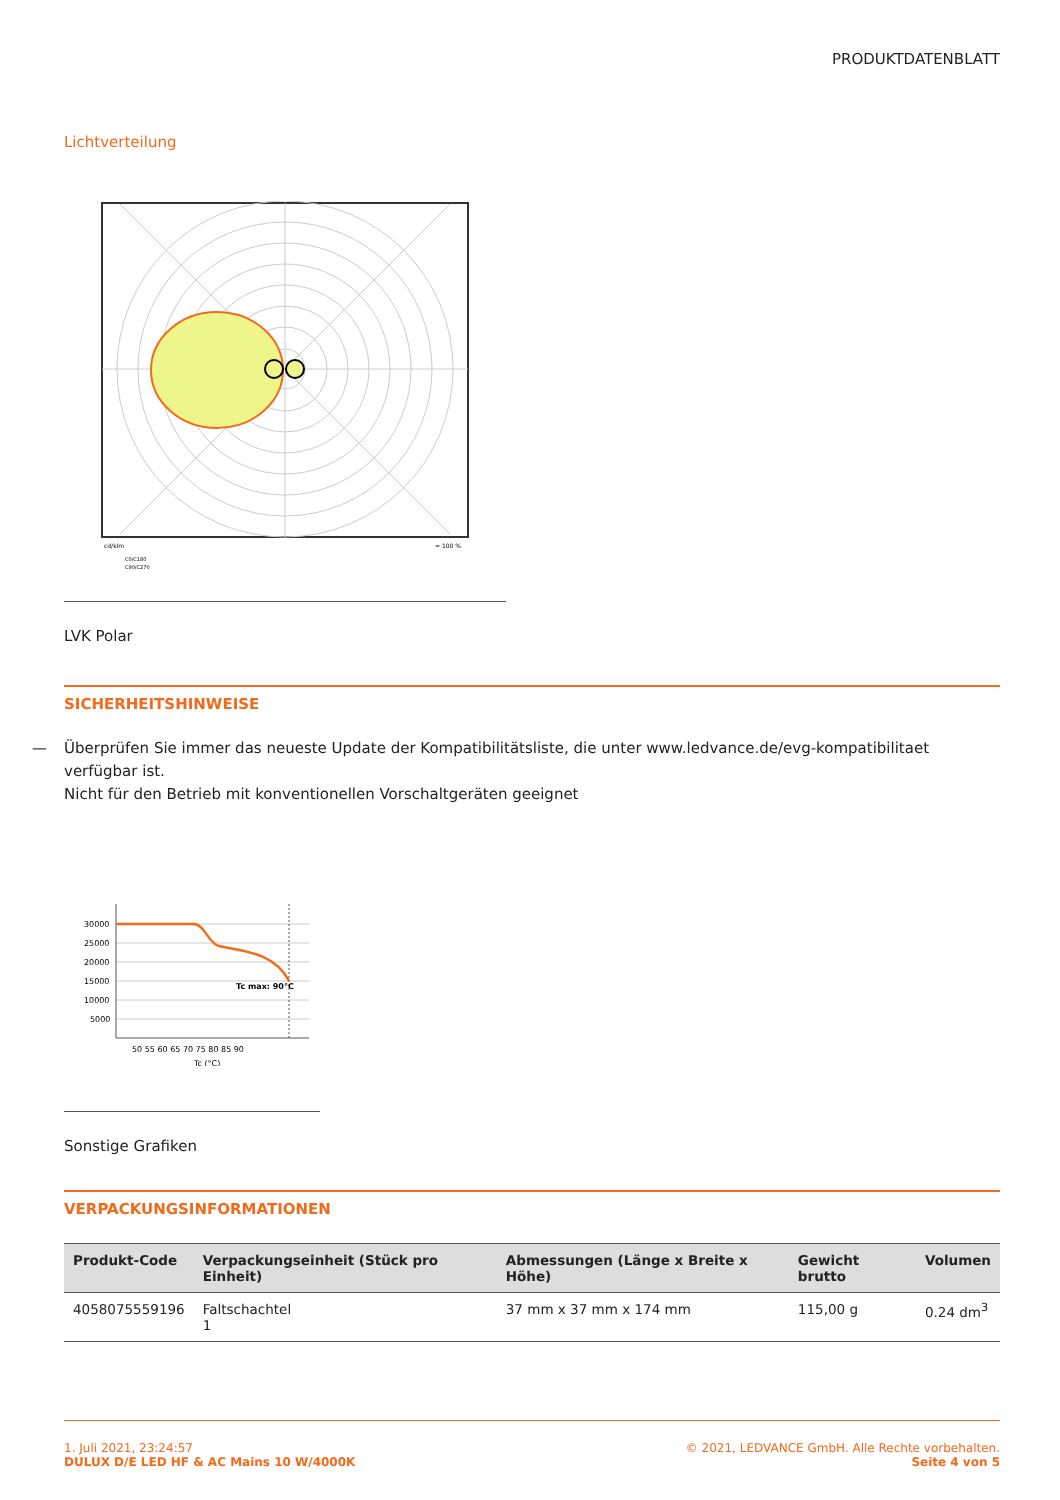PRODUKTDATENBLATT
Lichtverteilung
cd/klm
= 100 %
C0/C180
C90/C270
LVK Polar
SICHERHEITSHINWEISE
— Überprüfen Sie immer das neueste Update der Kompatibilitätsliste, die unter www.ledvance.de/evg-kompatibilitaet verfügbar ist.
Nicht für den Betrieb mit konventionellen Vorschaltgeräten geeignet
30000
25000
20000
15000
10000
5000
50 55 60 65 70 75 80 85 90
Tc (°C)
Tc max: 90°C
Sonstige Grafiken
VERPACKUNGSINFORMATIONEN
| Produkt-Code | Verpackungseinheit (Stück pro Einheit) | Abmessungen (Länge x Breite x Höhe) | Gewicht brutto | Volumen |
| --- | --- | --- | --- | --- |
| 4058075559196 | Faltschachtel 1 | 37 mm x 37 mm x 174 mm | 115,00 g | 0.24 dm<sup>3</sup> |
1. Juli 2021, 23:24:57
DULUX D/E LED HF & AC Mains 10 W/4000K
© 2021, LEDVANCE GmbH. Alle Rechte vorbehalten.
Seite 4 von 5